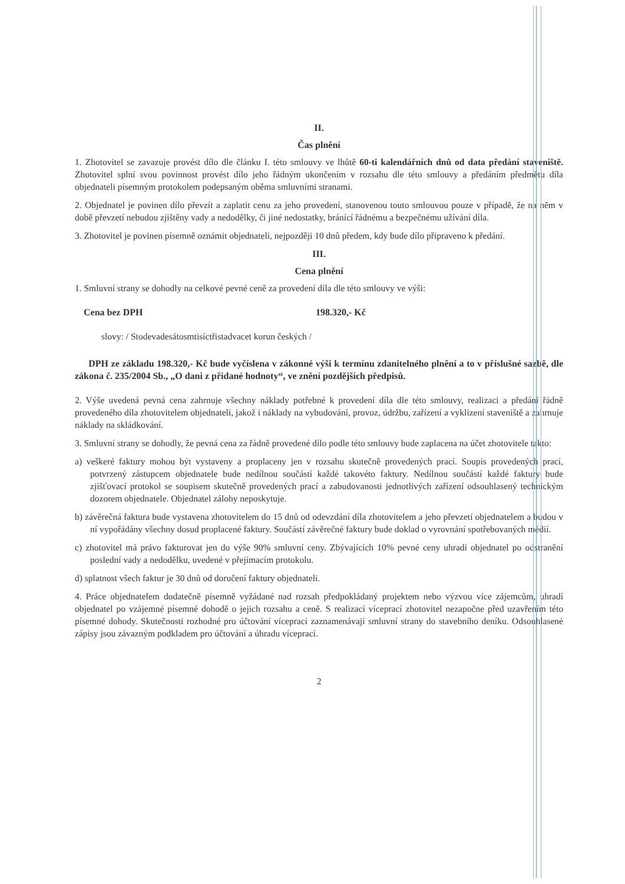II.
Čas plnění
1. Zhotovitel se zavazuje provést dílo dle článku I. této smlouvy ve lhůtě 60-ti kalendářních dnů od data předání staveniště. Zhotovitel splní svou povinnost provést dílo jeho řádným ukončením v rozsahu dle této smlouvy a předáním předmětu díla objednateli písemným protokolem podepsaným oběma smluvními stranami.
2. Objednatel je povinen dílo převzít a zaplatit cenu za jeho provedení, stanovenou touto smlouvou pouze v případě, že na něm v době převzetí nebudou zjištěny vady a nedodělky, či jiné nedostatky, bránící řádnému a bezpečnému užívání díla.
3. Zhotovitel je povinen písemně oznámit objednateli, nejpozději 10 dnů předem, kdy bude dílo připraveno k předání.
III.
Cena plnění
1. Smluvní strany se dohodly na celkové pevné ceně za provedení díla dle této smlouvy ve výši:
Cena bez DPH 198.320,- Kč
slovy: / Stodevadesátosmtisíctřistadvacet korun českých /
DPH ze základu 198.320,- Kč bude vyčíslena v zákonné výši k termínu zdanitelného plnění a to v příslušné sazbě, dle zákona č. 235/2004 Sb., „O dani z přidané hodnoty“, ve znění pozdějších předpisů.
2. Výše uvedená pevná cena zahrnuje všechny náklady potřebné k provedení díla dle této smlouvy, realizaci a předání řádně provedeného díla zhotovitelem objednateli, jakož i náklady na vybudování, provoz, údržbu, zařízení a vyklizení staveniště a zahrnuje náklady na skládkování.
3. Smluvní strany se dohodly, že pevná cena za řádně provedené dílo podle této smlouvy bude zaplacena na účet zhotovitele takto:
a) veškeré faktury mohou být vystaveny a proplaceny jen v rozsahu skutečně provedených prací. Soupis provedených prací, potvrzený zástupcem objednatele bude nedílnou součástí každé takovéto faktury. Nedílnou součástí každé faktury bude zjišťovací protokol se soupisem skutečně provedených prací a zabudovanosti jednotlivých zařízení odsouhlasený technickým dozorem objednatele. Objednatel zálohy neposkytuje.
b) závěrečná faktura bude vystavena zhotovitelem do 15 dnů od odevzdání díla zhotovitelem a jeho převzetí objednatelem a budou v ní vypořádány všechny dosud proplacené faktury. Součástí závěrečné faktury bude doklad o vyrovnání spotřebovaných médií.
c) zhotovitel má právo fakturovat jen do výše 90% smluvní ceny. Zbývajících 10% pevné ceny uhradí objednatel po odstranění poslední vady a nedodělku, uvedené v přejímacím protokolu.
d) splatnost všech faktur je 30 dnů od doručení faktury objednateli.
4. Práce objednatelem dodatečně písemně vyžádané nad rozsah předpokládaný projektem nebo výzvou více zájemcům, uhradí objednatel po vzájemné písemné dohodě o jejich rozsahu a ceně. S realizací víceprací zhotovitel nezapočne před uzavřením této písemné dohody. Skutečnosti rozhodné pro účtování víceprací zaznamenávají smluvní strany do stavebního deníku. Odsouhlasené zápisy jsou závazným podkladem pro účtování a úhradu víceprací.
2